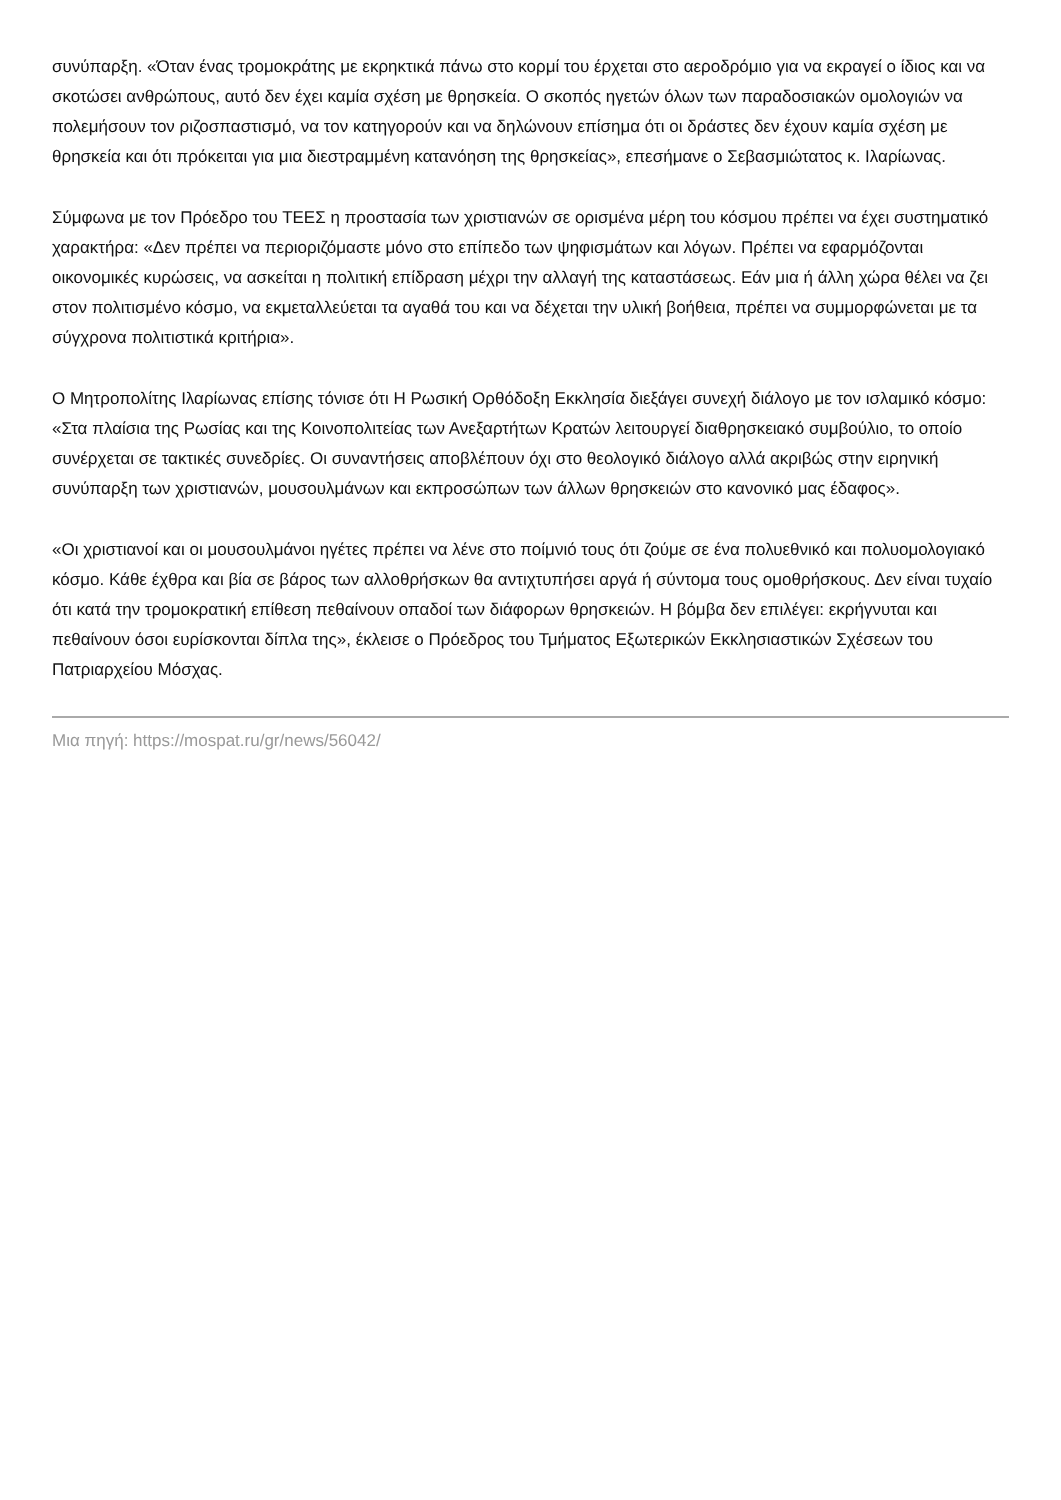συνύπαρξη. «Όταν ένας τρομοκράτης με εκρηκτικά πάνω στο κορμί του έρχεται στο αεροδρόμιο για να εκραγεί ο ίδιος και να σκοτώσει ανθρώπους, αυτό δεν έχει καμία σχέση με θρησκεία. Ο σκοπός ηγετών όλων των παραδοσιακών ομολογιών να πολεμήσουν τον ριζοσπαστισμό, να τον κατηγορούν και να δηλώνουν επίσημα ότι οι δράστες δεν έχουν καμία σχέση με θρησκεία και ότι πρόκειται για μια διεστραμμένη κατανόηση της θρησκείας», επεσήμανε ο Σεβασμιώτατος κ. Ιλαρίωνας.
Σύμφωνα με τον Πρόεδρο του ΤΕΕΣ η προστασία των χριστιανών σε ορισμένα μέρη του κόσμου πρέπει να έχει συστηματικό χαρακτήρα: «Δεν πρέπει να περιοριζόμαστε μόνο στο επίπεδο των ψηφισμάτων και λόγων. Πρέπει να εφαρμόζονται οικονομικές κυρώσεις, να ασκείται η πολιτική επίδραση μέχρι την αλλαγή της καταστάσεως. Εάν μια ή άλλη χώρα θέλει να ζει στον πολιτισμένο κόσμο, να εκμεταλλεύεται τα αγαθά του και να δέχεται την υλική βοήθεια, πρέπει να συμμορφώνεται με τα σύγχρονα πολιτιστικά κριτήρια».
Ο Μητροπολίτης Ιλαρίωνας επίσης τόνισε ότι Η Ρωσική Ορθόδοξη Εκκλησία διεξάγει συνεχή διάλογο με τον ισλαμικό κόσμο: «Στα πλαίσια της Ρωσίας και της Κοινοπολιτείας των Ανεξαρτήτων Κρατών λειτουργεί διαθρησκειακό συμβούλιο, το οποίο συνέρχεται σε τακτικές συνεδρίες. Οι συναντήσεις αποβλέπουν όχι στο θεολογικό διάλογο αλλά ακριβώς στην ειρηνική συνύπαρξη των χριστιανών, μουσουλμάνων και εκπροσώπων των άλλων θρησκειών στο κανονικό μας έδαφος».
«Οι χριστιανοί και οι μουσουλμάνοι ηγέτες πρέπει να λένε στο ποίμνιό τους ότι ζούμε σε ένα πολυεθνικό και πολυομολογιακό κόσμο. Κάθε έχθρα και βία σε βάρος των αλλοθρήσκων θα αντιχτυπήσει αργά ή σύντομα τους ομοθρήσκους. Δεν είναι τυχαίο ότι κατά την τρομοκρατική επίθεση πεθαίνουν οπαδοί των διάφορων θρησκειών. Η βόμβα δεν επιλέγει: εκρήγνυται και πεθαίνουν όσοι ευρίσκονται δίπλα της», έκλεισε ο Πρόεδρος του Τμήματος Εξωτερικών Εκκλησιαστικών Σχέσεων του Πατριαρχείου Μόσχας.
Μια πηγή: https://mospat.ru/gr/news/56042/